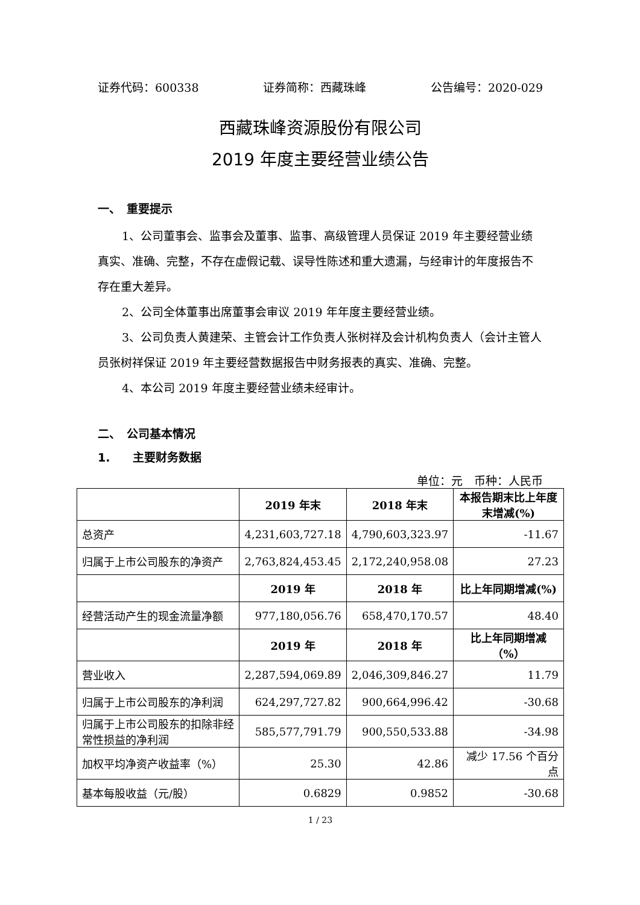证券代码：600338 证券简称：西藏珠峰 公告编号：2020-029
西藏珠峰资源股份有限公司
2019 年度主要经营业绩公告
一、　重要提示
1、公司董事会、监事会及董事、监事、高级管理人员保证 2019 年主要经营业绩真实、准确、完整，不存在虚假记载、误导性陈述和重大遗漏，与经审计的年度报告不存在重大差异。
2、公司全体董事出席董事会审议 2019 年年度主要经营业绩。
3、公司负责人黄建荣、主管会计工作负责人张树祥及会计机构负责人（会计主管人员张树祥保证 2019 年主要经营数据报告中财务报表的真实、准确、完整。
4、本公司 2019 年度主要经营业绩未经审计。
二、　公司基本情况
1.　　主要财务数据
单位：元　币种：人民币
| | 2019 年末 | 2018 年末 | 本报告期末比上年度末增减(%) |
| --- | --- | --- | --- |
| 总资产 | 4,231,603,727.18 | 4,790,603,323.97 | -11.67 |
| 归属于上市公司股东的净资产 | 2,763,824,453.45 | 2,172,240,958.08 | 27.23 |
| | 2019 年 | 2018 年 | 比上年同期增减(%) |
| 经营活动产生的现金流量净额 | 977,180,056.76 | 658,470,170.57 | 48.40 |
| | 2019 年 | 2018 年 | 比上年同期增减（%） |
| 营业收入 | 2,287,594,069.89 | 2,046,309,846.27 | 11.79 |
| 归属于上市公司股东的净利润 | 624,297,727.82 | 900,664,996.42 | -30.68 |
| 归属于上市公司股东的扣除非经常性损益的净利润 | 585,577,791.79 | 900,550,533.88 | -34.98 |
| 加权平均净资产收益率（%） | 25.30 | 42.86 | 减少 17.56 个百分点 |
| 基本每股收益（元/股） | 0.6829 | 0.9852 | -30.68 |
1 / 23